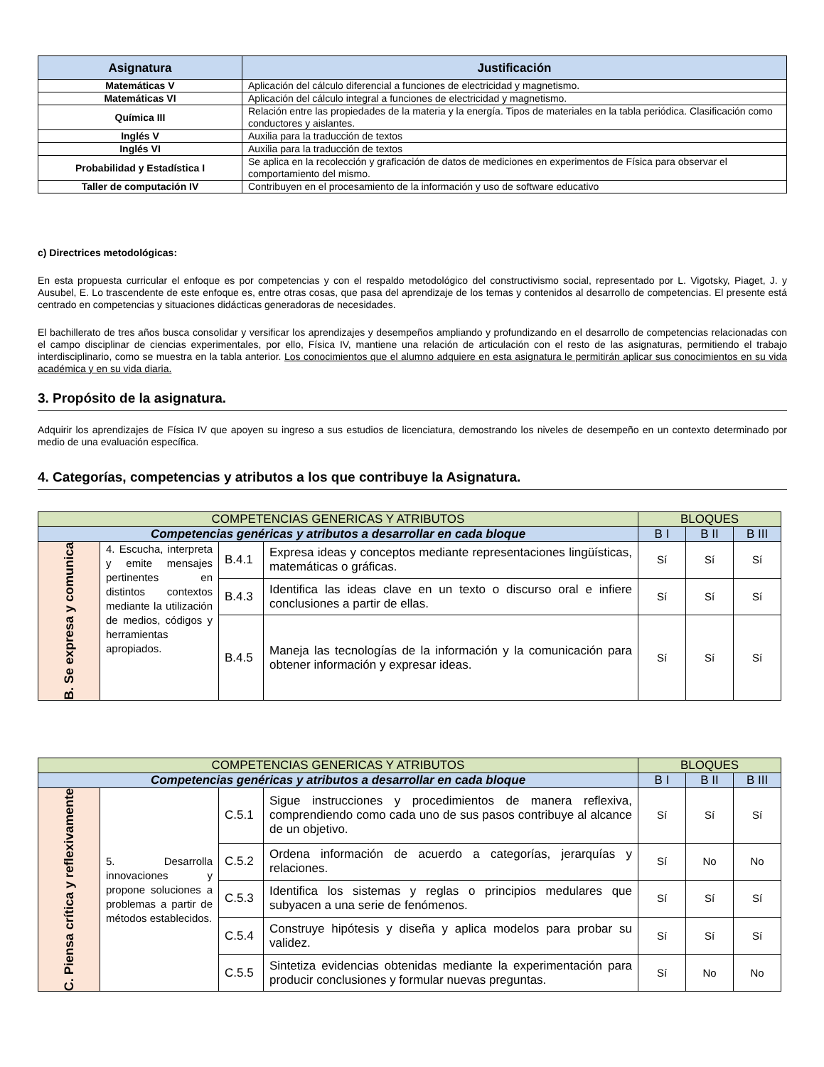| Asignatura | Justificación |
| --- | --- |
| Matemáticas V | Aplicación del cálculo diferencial a funciones de electricidad y magnetismo. |
| Matemáticas VI | Aplicación del cálculo integral a funciones de electricidad y magnetismo. |
| Química III | Relación entre las propiedades de la materia y la energía. Tipos de materiales en la tabla periódica. Clasificación como conductores y aislantes. |
| Inglés V | Auxilia para la traducción de textos |
| Inglés VI | Auxilia para la traducción de textos |
| Probabilidad y Estadística I | Se aplica en la recolección y graficación de datos de mediciones en experimentos de Física para observar el comportamiento del mismo. |
| Taller de computación IV | Contribuyen en el procesamiento de la información y uso de software educativo |
c) Directrices metodológicas:
En esta propuesta curricular el enfoque es por competencias y con el respaldo metodológico del constructivismo social, representado por L. Vigotsky, Piaget, J. y Ausubel, E. Lo trascendente de este enfoque es, entre otras cosas, que pasa del aprendizaje de los temas y contenidos al desarrollo de competencias. El presente está centrado en competencias y situaciones didácticas generadoras de necesidades.
El bachillerato de tres años busca consolidar y versificar los aprendizajes y desempeños ampliando y profundizando en el desarrollo de competencias relacionadas con el campo disciplinar de ciencias experimentales, por ello, Física IV, mantiene una relación de articulación con el resto de las asignaturas, permitiendo el trabajo interdisciplinario, como se muestra en la tabla anterior. Los conocimientos que el alumno adquiere en esta asignatura le permitirán aplicar sus conocimientos en su vida académica y en su vida diaria.
3. Propósito de la asignatura.
Adquirir los aprendizajes de Física IV que apoyen su ingreso a sus estudios de licenciatura, demostrando los niveles de desempeño en un contexto determinado por medio de una evaluación específica.
4. Categorías, competencias y atributos a los que contribuye la Asignatura.
| COMPETENCIAS GENERICAS Y ATRIBUTOS | | | | BLOQUES | | |
| Competencias genéricas y atributos a desarrollar en cada bloque | | | | B I | B II | B III |
| B. Se expresa y comunica | 4. Escucha, interpreta y emite mensajes pertinentes en distintos contextos mediante la utilización de medios, códigos y herramientas apropiados. | B.4.1 | Expresa ideas y conceptos mediante representaciones lingüísticas, matemáticas o gráficas. | Sí | Sí | Sí |
| | | B.4.3 | Identifica las ideas clave en un texto o discurso oral e infiere conclusiones a partir de ellas. | Sí | Sí | Sí |
| | | B.4.5 | Maneja las tecnologías de la información y la comunicación para obtener información y expresar ideas. | Sí | Sí | Sí |
| COMPETENCIAS GENERICAS Y ATRIBUTOS | | | | BLOQUES | | |
| Competencias genéricas y atributos a desarrollar en cada bloque | | | | B I | B II | B III |
| C. Piensa crítica y reflexivamente | 5. Desarrolla innovaciones y propone soluciones a problemas a partir de métodos establecidos. | C.5.1 | Sigue instrucciones y procedimientos de manera reflexiva, comprendiendo como cada uno de sus pasos contribuye al alcance de un objetivo. | Sí | Sí | Sí |
| | | C.5.2 | Ordena información de acuerdo a categorías, jerarquías y relaciones. | Sí | No | No |
| | | C.5.3 | Identifica los sistemas y reglas o principios medulares que subyacen a una serie de fenómenos. | Sí | Sí | Sí |
| | | C.5.4 | Construye hipótesis y diseña y aplica modelos para probar su validez. | Sí | Sí | Sí |
| | | C.5.5 | Sintetiza evidencias obtenidas mediante la experimentación para producir conclusiones y formular nuevas preguntas. | Sí | No | No |